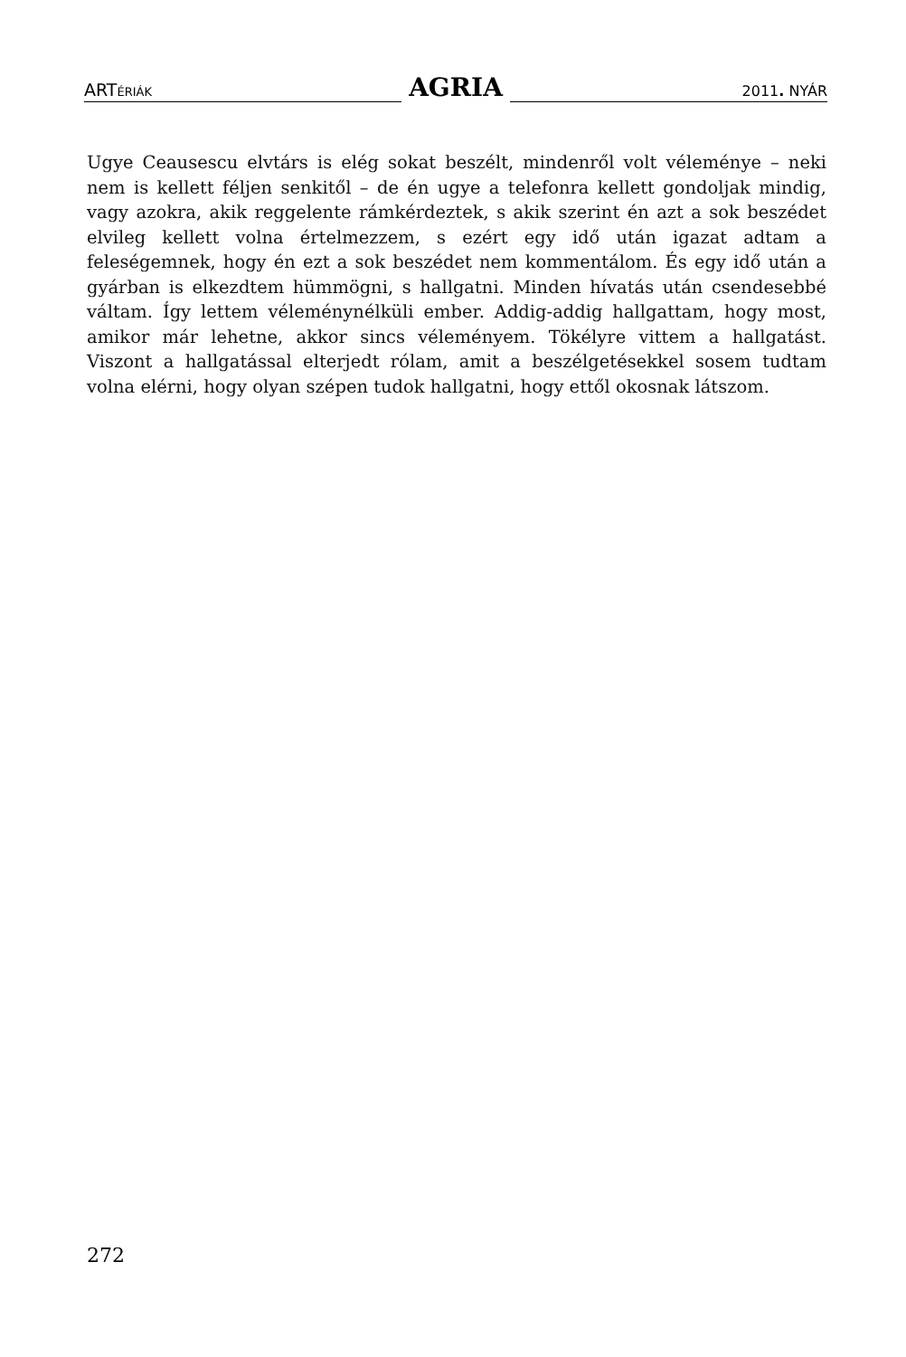ARTÉRIÁK
AGRIA
2011. NYÁR
Ugye Ceausescu elvtárs is elég sokat beszélt, mindenről volt véleménye – neki nem is kellett féljen senkitől – de én ugye a telefonra kellett gondoljak mindig, vagy azokra, akik reggelente rámkérdeztek, s akik szerint én azt a sok beszédet elvileg kellett volna értelmezzem, s ezért egy idő után igazat adtam a feleségemnek, hogy én ezt a sok beszédet nem kommentálom. És egy idő után a gyárban is elkezdtem hümmögni, s hallgatni. Minden hívatás után csendesebbé váltam. Így lettem véleménynélküli ember. Addig-addig hallgattam, hogy most, amikor már lehetne, akkor sincs véleményem. Tökélyre vittem a hallgatást. Viszont a hallgatással elterjedt rólam, amit a beszélgetésekkel sosem tudtam volna elérni, hogy olyan szépen tudok hallgatni, hogy ettől okosnak látszom.
272